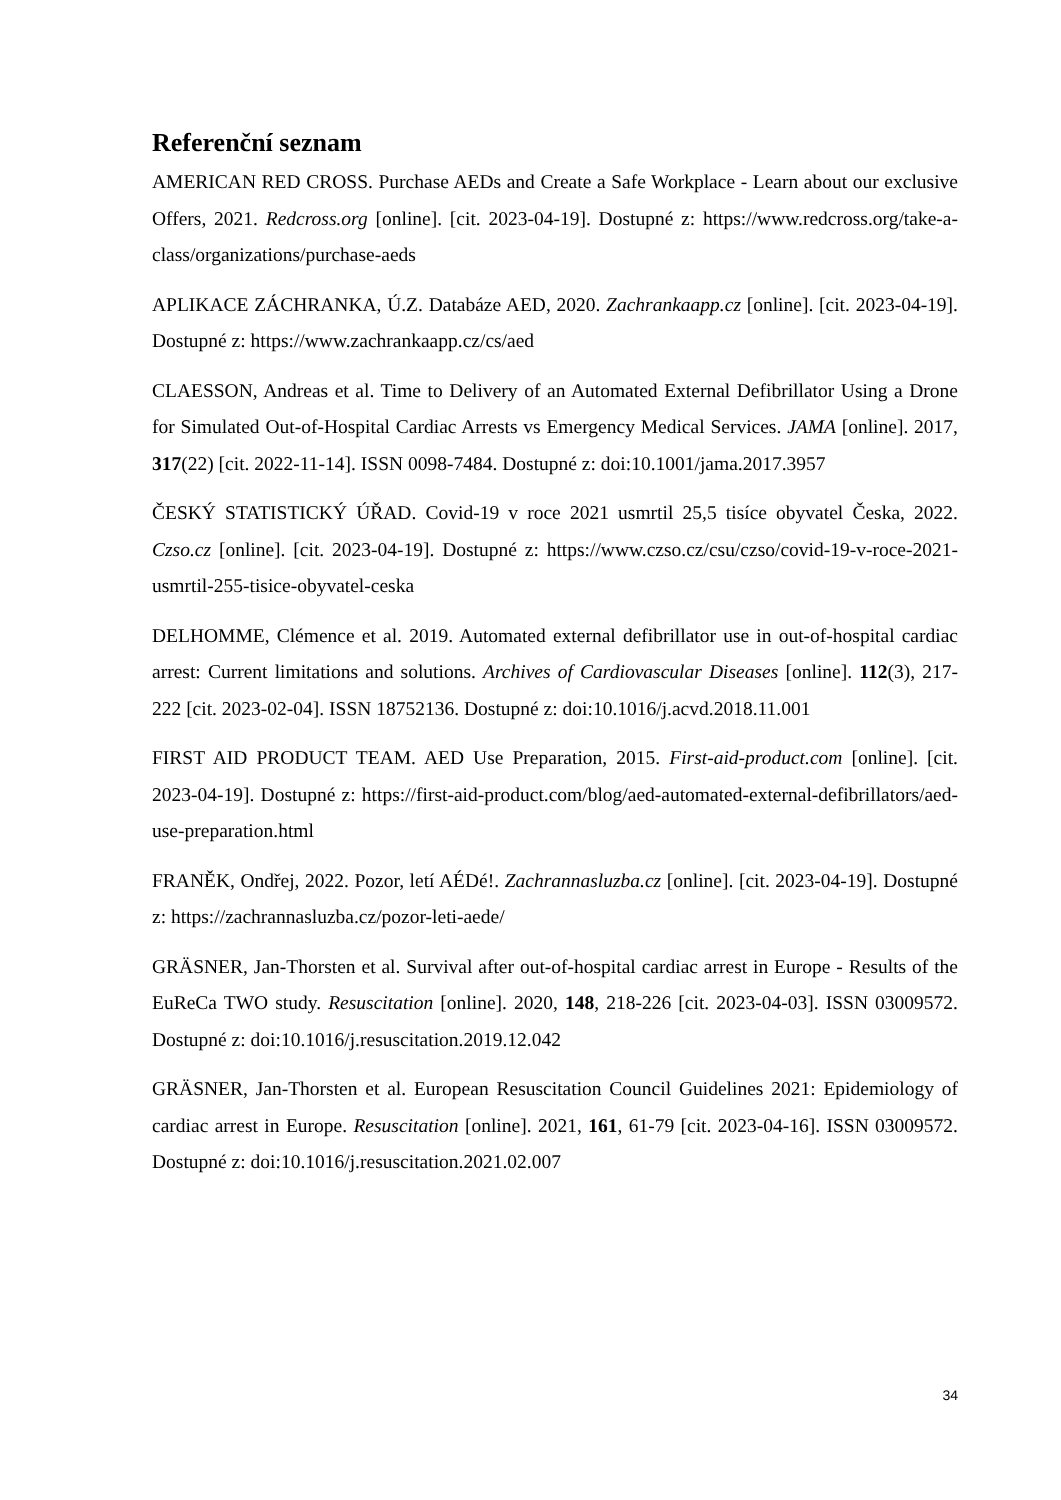Referenční seznam
AMERICAN RED CROSS. Purchase AEDs and Create a Safe Workplace - Learn about our exclusive Offers, 2021. Redcross.org [online]. [cit. 2023-04-19]. Dostupné z: https://www.redcross.org/take-a-class/organizations/purchase-aeds
APLIKACE ZÁCHRANKA, Ú.Z. Databáze AED, 2020. Zachrankaapp.cz [online]. [cit. 2023-04-19]. Dostupné z: https://www.zachrankaapp.cz/cs/aed
CLAESSON, Andreas et al. Time to Delivery of an Automated External Defibrillator Using a Drone for Simulated Out-of-Hospital Cardiac Arrests vs Emergency Medical Services. JAMA [online]. 2017, 317(22) [cit. 2022-11-14]. ISSN 0098-7484. Dostupné z: doi:10.1001/jama.2017.3957
ČESKÝ STATISTICKÝ ÚŘAD. Covid-19 v roce 2021 usmrtil 25,5 tisíce obyvatel Česka, 2022. Czso.cz [online]. [cit. 2023-04-19]. Dostupné z: https://www.czso.cz/csu/czso/covid-19-v-roce-2021-usmrtil-255-tisice-obyvatel-ceska
DELHOMME, Clémence et al. 2019. Automated external defibrillator use in out-of-hospital cardiac arrest: Current limitations and solutions. Archives of Cardiovascular Diseases [online]. 112(3), 217-222 [cit. 2023-02-04]. ISSN 18752136. Dostupné z: doi:10.1016/j.acvd.2018.11.001
FIRST AID PRODUCT TEAM. AED Use Preparation, 2015. First-aid-product.com [online]. [cit. 2023-04-19]. Dostupné z: https://first-aid-product.com/blog/aed-automated-external-defibrillators/aed-use-preparation.html
FRANĚK, Ondřej, 2022. Pozor, letí AÉDé!. Zachrannasluzba.cz [online]. [cit. 2023-04-19]. Dostupné z: https://zachrannasluzba.cz/pozor-leti-aede/
GRÄSNER, Jan-Thorsten et al. Survival after out-of-hospital cardiac arrest in Europe - Results of the EuReCa TWO study. Resuscitation [online]. 2020, 148, 218-226 [cit. 2023-04-03]. ISSN 03009572. Dostupné z: doi:10.1016/j.resuscitation.2019.12.042
GRÄSNER, Jan-Thorsten et al. European Resuscitation Council Guidelines 2021: Epidemiology of cardiac arrest in Europe. Resuscitation [online]. 2021, 161, 61-79 [cit. 2023-04-16]. ISSN 03009572. Dostupné z: doi:10.1016/j.resuscitation.2021.02.007
34